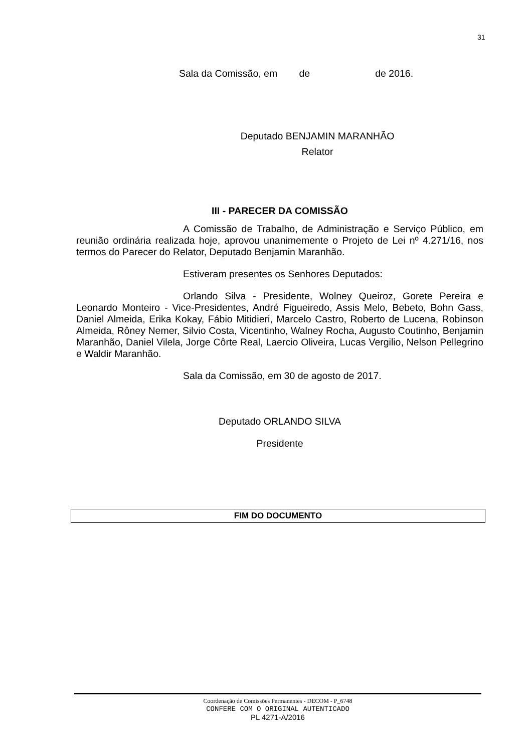31
Sala da Comissão, em de de 2016.
Deputado BENJAMIN MARANHÃO
Relator
III - PARECER DA COMISSÃO
A Comissão de Trabalho, de Administração e Serviço Público, em reunião ordinária realizada hoje, aprovou unanimemente o Projeto de Lei nº 4.271/16, nos termos do Parecer do Relator, Deputado Benjamin Maranhão.
Estiveram presentes os Senhores Deputados:
Orlando Silva - Presidente, Wolney Queiroz, Gorete Pereira e Leonardo Monteiro - Vice-Presidentes, André Figueiredo, Assis Melo, Bebeto, Bohn Gass, Daniel Almeida, Erika Kokay, Fábio Mitidieri, Marcelo Castro, Roberto de Lucena, Robinson Almeida, Rôney Nemer, Silvio Costa, Vicentinho, Walney Rocha, Augusto Coutinho, Benjamin Maranhão, Daniel Vilela, Jorge Côrte Real, Laercio Oliveira, Lucas Vergilio, Nelson Pellegrino e Waldir Maranhão.
Sala da Comissão, em 30 de agosto de 2017.
Deputado ORLANDO SILVA
Presidente
FIM DO DOCUMENTO
Coordenação de Comissões Permanentes - DECOM - P_6748
CONFERE COM O ORIGINAL AUTENTICADO
PL 4271-A/2016